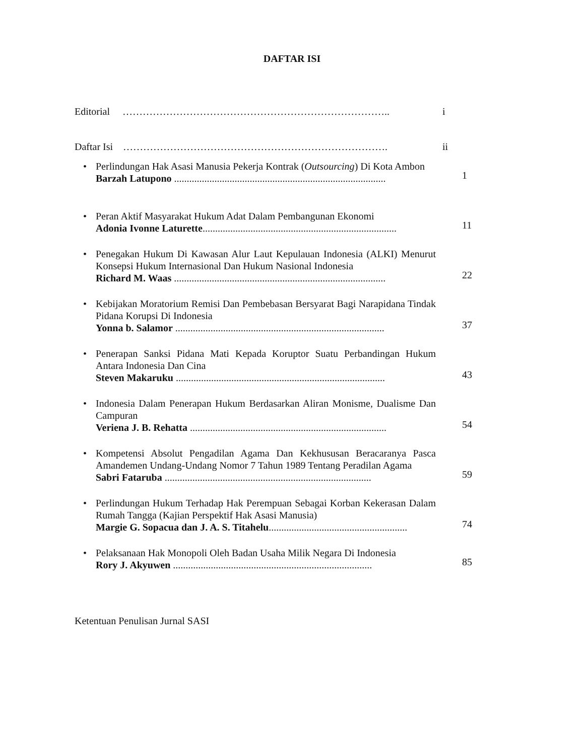DAFTAR ISI
Editorial ……………………………………………………………………..
i
Daftar Isi …………………………………………………………………….
ii
• Perlindungan Hak Asasi Manusia Pekerja Kontrak (Outsourcing) Di Kota Ambon
Barzah Latupono ....................................................................................
1
• Peran Aktif Masyarakat Hukum Adat Dalam Pembangunan Ekonomi
Adonia Ivonne Laturette.............................................................................
11
• Penegakan Hukum Di Kawasan Alur Laut Kepulauan Indonesia (ALKI) Menurut Konsepsi Hukum Internasional Dan Hukum Nasional Indonesia
Richard M. Waas ....................................................................................
22
• Kebijakan Moratorium Remisi Dan Pembebasan Bersyarat Bagi Narapidana Tindak Pidana Korupsi Di Indonesia
Yonna b. Salamor ...................................................................................
37
• Penerapan Sanksi Pidana Mati Kepada Koruptor Suatu Perbandingan Hukum Antara Indonesia Dan Cina
Steven Makaruku ...................................................................................
43
• Indonesia Dalam Penerapan Hukum Berdasarkan Aliran Monisme, Dualisme Dan Campuran
Veriena J. B. Rehatta ..............................................................................
54
• Kompetensi Absolut Pengadilan Agama Dan Kekhususan Beracaranya Pasca Amandemen Undang-Undang Nomor 7 Tahun 1989 Tentang Peradilan Agama
Sabri Fataruba ..................................................................................
59
• Perlindungan Hukum Terhadap Hak Perempuan Sebagai Korban Kekerasan Dalam Rumah Tangga (Kajian Perspektif Hak Asasi Manusia)
Margie G. Sopacua dan J. A. S. Titahelu.......................................................
74
• Pelaksanaan Hak Monopoli Oleh Badan Usaha Milik Negara Di Indonesia
Rory J. Akyuwen ...............................................................................
85
Ketentuan Penulisan Jurnal SASI